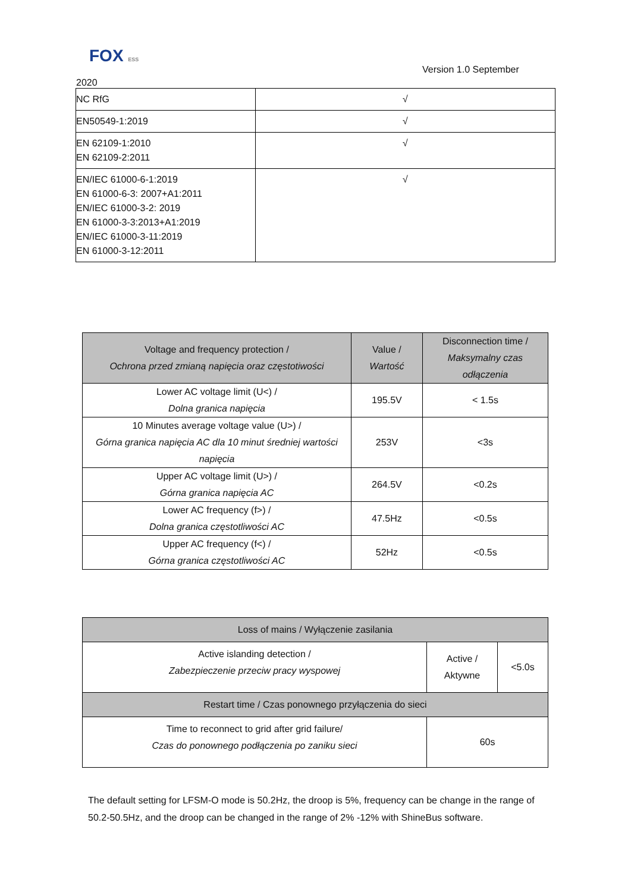FOX ESS
Version 1.0 September
2020
| NC RfG | √ |
| EN50549-1:2019 | √ |
| EN 62109-1:2010 EN 62109-2:2011 | √ |
| EN/IEC 61000-6-1:2019 EN 61000-6-3: 2007+A1:2011 EN/IEC 61000-3-2: 2019 EN 61000-3-3:2013+A1:2019 EN/IEC 61000-3-11:2019 EN 61000-3-12:2011 | √ |
| Voltage and frequency protection / Ochrona przed zmianą napięcia oraz częstotiwości | Value / Wartość | Disconnection time / Maksymalny czas odłączenia |
| --- | --- | --- |
| Lower AC voltage limit (U<) / Dolna granica napięcia | 195.5V | < 1.5s |
| 10 Minutes average voltage value (U>) / Górna granica napięcia AC dla 10 minut średniej wartości napięcia | 253V | <3s |
| Upper AC voltage limit (U>) / Górna granica napięcia AC | 264.5V | <0.2s |
| Lower AC frequency (f>) / Dolna granica częstotliwości AC | 47.5Hz | <0.5s |
| Upper AC frequency (f<) / Górna granica częstotliwości AC | 52Hz | <0.5s |
| Loss of mains / Wyłączenie zasilania | | |
| Active islanding detection / Zabezpieczenie przeciw pracy wyspowej | Active / Aktywne | <5.0s |
| Restart time / Czas ponownego przyłączenia do sieci | | |
| Time to reconnect to grid after grid failure/ Czas do ponownego podłączenia po zaniku sieci | 60s | |
The default setting for LFSM-O mode is 50.2Hz, the droop is 5%, frequency can be change in the range of 50.2-50.5Hz, and the droop can be changed in the range of 2% -12% with ShineBus software.